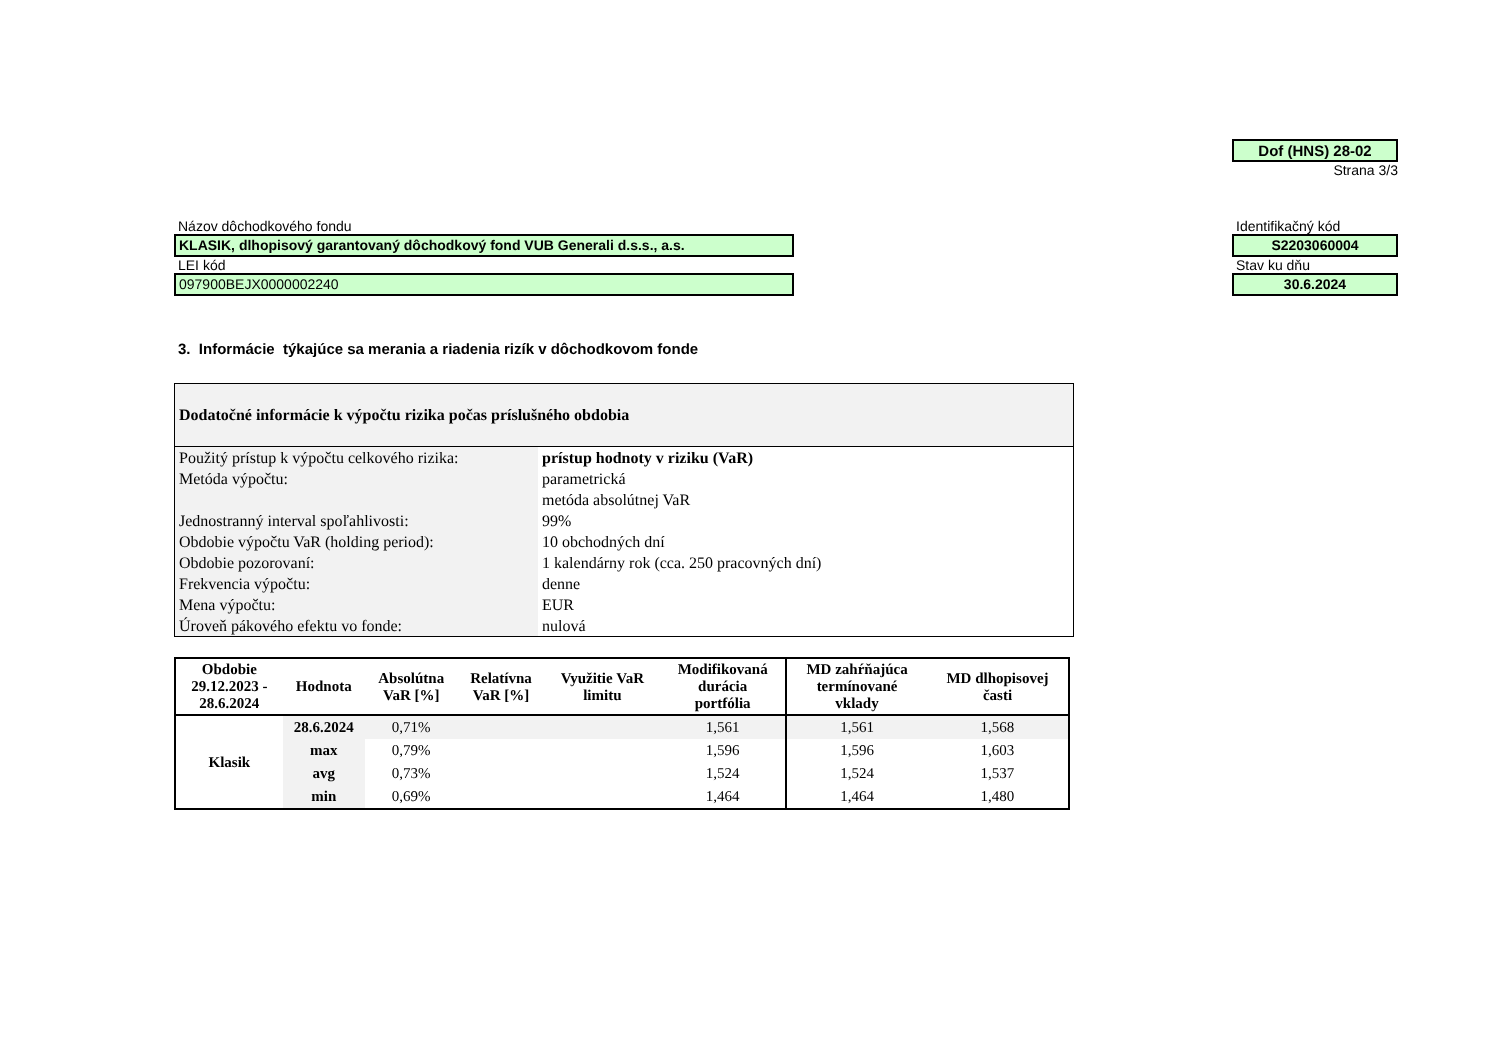Dof (HNS) 28-02
Strana 3/3
Názov dôchodkového fondu
KLASIK, dlhopisový garantovaný dôchodkový fond VUB Generali d.s.s., a.s.
LEI kód
097900BEJX0000002240
Identifikačný kód
S2203060004
Stav ku dňu
30.6.2024
3. Informácie týkajúce sa merania a riadenia rizík v dôchodkovom fonde
| Dodatočné informácie k výpočtu rizika počas príslušného obdobia | |
| Použitý prístup k výpočtu celkového rizika: | prístup hodnoty v riziku (VaR) |
| Metóda výpočtu: | parametrická |
| | metóda absolútnej VaR |
| Jednostranný interval spoľahlivosti: | 99% |
| Obdobie výpočtu VaR (holding period): | 10 obchodných dní |
| Obdobie pozorovaní: | 1 kalendárny rok (cca. 250 pracovných dní) |
| Frekvencia výpočtu: | denne |
| Mena výpočtu: | EUR |
| Úroveň pákového efektu vo fonde: | nulová |
| Obdobie 29.12.2023 - 28.6.2024 | Hodnota | Absolútna VaR [%] | Relatívna VaR [%] | Využitie VaR limitu | Modifikovaná durácia portfólia | MD zahŕňajúca termínované vklady | MD dlhopisovej časti |
| --- | --- | --- | --- | --- | --- | --- | --- |
| Klasik | 28.6.2024 | 0,71% | | | 1,561 | 1,561 | 1,568 |
| | max | 0,79% | | | 1,596 | 1,596 | 1,603 |
| | avg | 0,73% | | | 1,524 | 1,524 | 1,537 |
| | min | 0,69% | | | 1,464 | 1,464 | 1,480 |